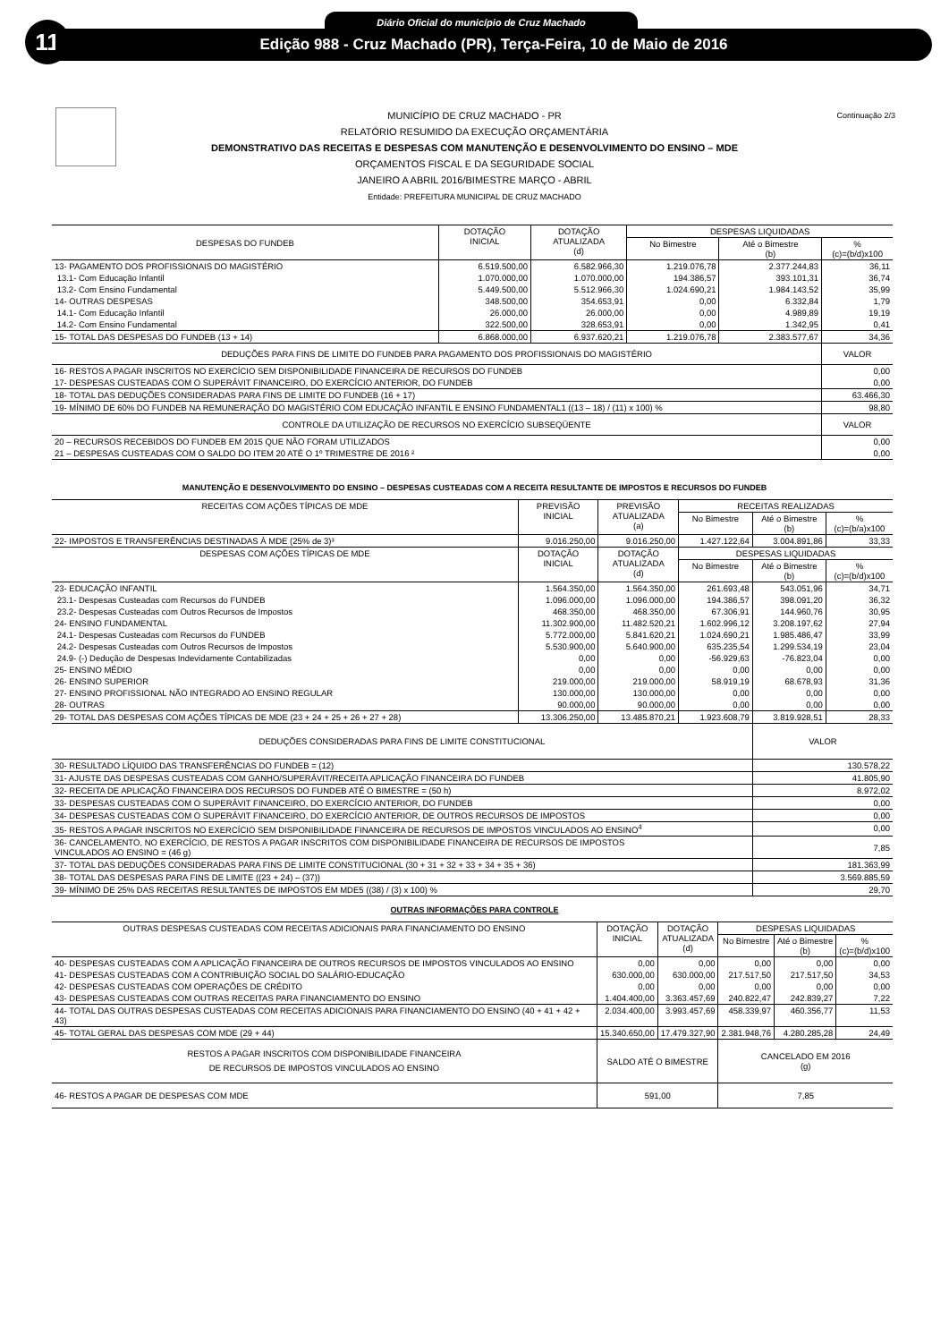11
Diário Oficial do município de Cruz Machado
Edição 988 - Cruz Machado (PR), Terça-Feira, 10 de Maio de 2016
Continuação 2/3
MUNICÍPIO DE CRUZ MACHADO - PR
RELATÓRIO RESUMIDO DA EXECUÇÃO ORÇAMENTÁRIA
DEMONSTRATIVO DAS RECEITAS E DESPESAS COM MANUTENÇÃO E DESENVOLVIMENTO DO ENSINO – MDE
ORÇAMENTOS FISCAL E DA SEGURIDADE SOCIAL
JANEIRO A ABRIL 2016/BIMESTRE MARÇO - ABRIL
Entidade: PREFEITURA MUNICIPAL DE CRUZ MACHADO
| DESPESAS DO FUNDEB | DOTAÇÃO INICIAL | DOTAÇÃO ATUALIZADA (d) | DESPESAS LIQUIDADAS | | |
| --- | --- | --- | --- | --- | --- |
| | | | No Bimestre | Até o Bimestre (b) | % (c)=(b/d)x100 |
| 13- PAGAMENTO DOS PROFISSIONAIS DO MAGISTÉRIO | 6.519.500,00 | 6.582.966,30 | 1.219.076,78 | 2.377.244,83 | 36,11 |
| 13.1- Com Educação Infantil | 1.070.000,00 | 1.070.000,00 | 194.386,57 | 393.101,31 | 36,74 |
| 13.2- Com Ensino Fundamental | 5.449.500,00 | 5.512.966,30 | 1.024.690,21 | 1.984.143,52 | 35,99 |
| 14- OUTRAS DESPESAS | 348.500,00 | 354.653,91 | 0,00 | 6.332,84 | 1,79 |
| 14.1- Com Educação Infantil | 26.000,00 | 26.000,00 | 0,00 | 4.989,89 | 19,19 |
| 14.2- Com Ensino Fundamental | 322.500,00 | 328.653,91 | 0,00 | 1.342,95 | 0,41 |
| 15- TOTAL DAS DESPESAS DO FUNDEB (13 + 14) | 6.868.000,00 | 6.937.620,21 | 1.219.076,78 | 2.383.577,67 | 34,36 |
| DEDUÇÕES PARA FINS DE LIMITE DO FUNDEB PARA PAGAMENTO DOS PROFISSIONAIS DO MAGISTÉRIO | | | | | VALOR |
| 16- RESTOS A PAGAR INSCRITOS NO EXERCÍCIO SEM DISPONIBILIDADE FINANCEIRA DE RECURSOS DO FUNDEB | | | | | 0,00 |
| 17- DESPESAS CUSTEADAS COM O SUPERÁVIT FINANCEIRO, DO EXERCÍCIO ANTERIOR, DO FUNDEB | | | | | 0,00 |
| 18- TOTAL DAS DEDUÇÕES CONSIDERADAS PARA FINS DE LIMITE DO FUNDEB (16 + 17) | | | | | 63.466,30 |
| 19- MÍNIMO DE 60% DO FUNDEB NA REMUNERAÇÃO DO MAGISTÉRIO COM EDUCAÇÃO INFANTIL E ENSINO FUNDAMENTAL1 ((13 – 18) / (11) x 100) % | | | | | 98,80 |
| CONTROLE DA UTILIZAÇÃO DE RECURSOS NO EXERCÍCIO SUBSEQÜENTE | | | | | VALOR |
| 20 – RECURSOS RECEBIDOS DO FUNDEB EM 2015 QUE NÃO FORAM UTILIZADOS | | | | | 0,00 |
| 21 – DESPESAS CUSTEADAS COM O SALDO DO ITEM 20 ATÉ O 1º TRIMESTRE DE 2016 ² | | | | | 0,00 |
MANUTENÇÃO E DESENVOLVIMENTO DO ENSINO – DESPESAS CUSTEADAS COM A RECEITA RESULTANTE DE IMPOSTOS E RECURSOS DO FUNDEB
| RECEITAS COM AÇÕES TÍPICAS DE MDE | PREVISÃO INICIAL | PREVISÃO ATUALIZADA (a) | RECEITAS REALIZADAS | | |
| --- | --- | --- | --- | --- | --- |
| | | | No Bimestre | Até o Bimestre (b) | % (c)=(b/a)x100 |
| 22- IMPOSTOS E TRANSFERÊNCIAS DESTINADAS À MDE (25% de 3)³ | 9.016.250,00 | 9.016.250,00 | 1.427.122,64 | 3.004.891,86 | 33,33 |
| DESPESAS COM AÇÕES TÍPICAS DE MDE | DOTAÇÃO INICIAL | DOTAÇÃO ATUALIZADA (d) | DESPESAS LIQUIDADAS | | |
| | | | No Bimestre | Até o Bimestre (b) | % (c)=(b/d)x100 |
| 23- EDUCAÇÃO INFANTIL | 1.564.350,00 | 1.564.350,00 | 261.693,48 | 543.051,96 | 34,71 |
| 23.1- Despesas Custeadas com Recursos do FUNDEB | 1.096.000,00 | 1.096.000,00 | 194.386,57 | 398.091,20 | 36,32 |
| 23.2- Despesas Custeadas com Outros Recursos de Impostos | 468.350,00 | 468.350,00 | 67.306,91 | 144.960,76 | 30,95 |
| 24- ENSINO FUNDAMENTAL | 11.302.900,00 | 11.482.520,21 | 1.602.996,12 | 3.208.197,62 | 27,94 |
| 24.1- Despesas Custeadas com Recursos do FUNDEB | 5.772.000,00 | 5.841.620,21 | 1.024.690,21 | 1.985.486,47 | 33,99 |
| 24.2- Despesas Custeadas com Outros Recursos de Impostos | 5.530.900,00 | 5.640.900,00 | 635.235,54 | 1.299.534,19 | 23,04 |
| 24.9- (-) Dedução de Despesas Indevidamente Contabilizadas | 0,00 | 0,00 | -56.929,63 | -76.823,04 | 0,00 |
| 25- ENSINO MÉDIO | 0,00 | 0,00 | 0,00 | 0,00 | 0,00 |
| 26- ENSINO SUPERIOR | 219.000,00 | 219.000,00 | 58.919,19 | 68.678,93 | 31,36 |
| 27- ENSINO PROFISSIONAL NÃO INTEGRADO AO ENSINO REGULAR | 130.000,00 | 130.000,00 | 0,00 | 0,00 | 0,00 |
| 28- OUTRAS | 90.000,00 | 90.000,00 | 0,00 | 0,00 | 0,00 |
| 29- TOTAL DAS DESPESAS COM AÇÕES TÍPICAS DE MDE (23 + 24 + 25 + 26 + 27 + 28) | 13.306.250,00 | 13.485.870,21 | 1.923.608,79 | 3.819.928,51 | 28,33 |
| DEDUÇÕES CONSIDERADAS PARA FINS DE LIMITE CONSTITUCIONAL | | | | VALOR | |
| 30- RESULTADO LÍQUIDO DAS TRANSFERÊNCIAS DO FUNDEB = (12) | | | | 130.578,22 | |
| 31- AJUSTE DAS DESPESAS CUSTEADAS COM GANHO/SUPERÁVIT/RECEITA APLICAÇÃO FINANCEIRA DO FUNDEB | | | | 41.805,90 | |
| 32- RECEITA DE APLICAÇÃO FINANCEIRA DOS RECURSOS DO FUNDEB ATÉ O BIMESTRE = (50 h) | | | | 8.972,02 | |
| 33- DESPESAS CUSTEADAS COM O SUPERÁVIT FINANCEIRO, DO EXERCÍCIO ANTERIOR, DO FUNDEB | | | | 0,00 | |
| 34- DESPESAS CUSTEADAS COM O SUPERÁVIT FINANCEIRO, DO EXERCÍCIO ANTERIOR, DE OUTROS RECURSOS DE IMPOSTOS | | | | 0,00 | |
| 35- RESTOS A PAGAR INSCRITOS NO EXERCÍCIO SEM DISPONIBILIDADE FINANCEIRA DE RECURSOS DE IMPOSTOS VINCULADOS AO ENSINO<sup>4</sup> | | | | 0,00 | |
| 36- CANCELAMENTO, NO EXERCÍCIO, DE RESTOS A PAGAR INSCRITOS COM DISPONIBILIDADE FINANCEIRA DE RECURSOS DE IMPOSTOS VINCULADOS AO ENSINO = (46 g) | | | | 7,85 | |
| 37- TOTAL DAS DEDUÇÕES CONSIDERADAS PARA FINS DE LIMITE CONSTITUCIONAL (30 + 31 + 32 + 33 + 34 + 35 + 36) | | | | 181.363,99 | |
| 38- TOTAL DAS DESPESAS PARA FINS DE LIMITE ((23 + 24) – (37)) | | | | 3.569.885,59 | |
| 39- MÍNIMO DE 25% DAS RECEITAS RESULTANTES DE IMPOSTOS EM MDE5 ((38) / (3) x 100) % | | | | 29,70 | |
OUTRAS INFORMAÇÕES PARA CONTROLE
| OUTRAS DESPESAS CUSTEADAS COM RECEITAS ADICIONAIS PARA FINANCIAMENTO DO ENSINO | DOTAÇÃO INICIAL | DOTAÇÃO ATUALIZADA (d) | DESPESAS LIQUIDADAS | | |
| --- | --- | --- | --- | --- | --- |
| | | | No Bimestre | Até o Bimestre (b) | % (c)=(b/d)x100 |
| 40- DESPESAS CUSTEADAS COM A APLICAÇÃO FINANCEIRA DE OUTROS RECURSOS DE IMPOSTOS VINCULADOS AO ENSINO | 0,00 | 0,00 | 0,00 | 0,00 | 0,00 |
| 41- DESPESAS CUSTEADAS COM A CONTRIBUIÇÃO SOCIAL DO SALÁRIO-EDUCAÇÃO | 630.000,00 | 630.000,00 | 217.517,50 | 217.517,50 | 34,53 |
| 42- DESPESAS CUSTEADAS COM OPERAÇÕES DE CRÉDITO | 0,00 | 0,00 | 0,00 | 0,00 | 0,00 |
| 43- DESPESAS CUSTEADAS COM OUTRAS RECEITAS PARA FINANCIAMENTO DO ENSINO | 1.404.400,00 | 3.363.457,69 | 240.822,47 | 242.839,27 | 7,22 |
| 44- TOTAL DAS OUTRAS DESPESAS CUSTEADAS COM RECEITAS ADICIONAIS PARA FINANCIAMENTO DO ENSINO (40 + 41 + 42 + 43) | 2.034.400,00 | 3.993.457,69 | 458.339,97 | 460.356,77 | 11,53 |
| 45- TOTAL GERAL DAS DESPESAS COM MDE (29 + 44) | 15.340.650,00 | 17.479.327,90 | 2.381.948,76 | 4.280.285,28 | 24,49 |
| RESTOS A PAGAR INSCRITOS COM DISPONIBILIDADE FINANCEIRA DE RECURSOS DE IMPOSTOS VINCULADOS AO ENSINO | SALDO ATÉ O BIMESTRE | | CANCELADO EM 2016 (g) | | |
| 46- RESTOS A PAGAR DE DESPESAS COM MDE | 591,00 | | 7,85 | | |